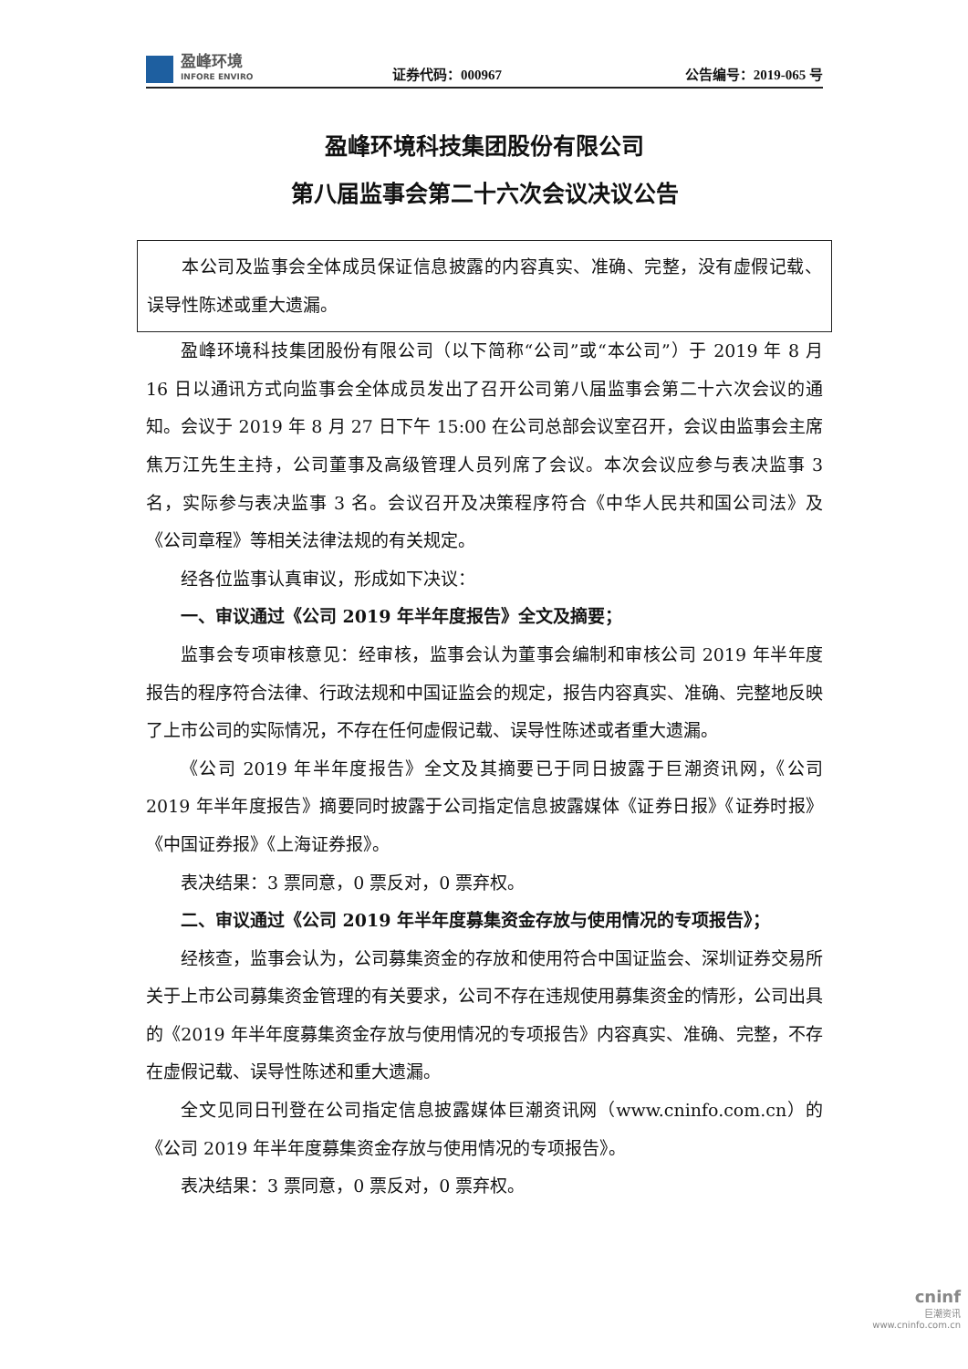盈峰环境
INFORE ENVIRO
证券代码：000967
公告编号：2019-065 号
盈峰环境科技集团股份有限公司
第八届监事会第二十六次会议决议公告
本公司及监事会全体成员保证信息披露的内容真实、准确、完整，没有虚假记载、误导性陈述或重大遗漏。
盈峰环境科技集团股份有限公司（以下简称“公司”或“本公司”）于 2019 年 8 月 16 日以通讯方式向监事会全体成员发出了召开公司第八届监事会第二十六次会议的通知。会议于 2019 年 8 月 27 日下午 15:00 在公司总部会议室召开，会议由监事会主席焦万江先生主持，公司董事及高级管理人员列席了会议。本次会议应参与表决监事 3 名，实际参与表决监事 3 名。会议召开及决策程序符合《中华人民共和国公司法》及《公司章程》等相关法律法规的有关规定。
经各位监事认真审议，形成如下决议：
一、审议通过《公司 2019 年半年度报告》全文及摘要；
监事会专项审核意见：经审核，监事会认为董事会编制和审核公司 2019 年半年度报告的程序符合法律、行政法规和中国证监会的规定，报告内容真实、准确、完整地反映了上市公司的实际情况，不存在任何虚假记载、误导性陈述或者重大遗漏。
《公司 2019 年半年度报告》全文及其摘要已于同日披露于巨潮资讯网，《公司 2019 年半年度报告》摘要同时披露于公司指定信息披露媒体《证券日报》《证券时报》《中国证券报》《上海证券报》。
表决结果：3 票同意，0 票反对，0 票弃权。
二、审议通过《公司 2019 年半年度募集资金存放与使用情况的专项报告》；
经核查，监事会认为，公司募集资金的存放和使用符合中国证监会、深圳证券交易所关于上市公司募集资金管理的有关要求，公司不存在违规使用募集资金的情形，公司出具的《2019 年半年度募集资金存放与使用情况的专项报告》内容真实、准确、完整，不存在虚假记载、误导性陈述和重大遗漏。
全文见同日刊登在公司指定信息披露媒体巨潮资讯网（www.cninfo.com.cn）的《公司 2019 年半年度募集资金存放与使用情况的专项报告》。
表决结果：3 票同意，0 票反对，0 票弃权。
cninf
巨潮资讯
www.cninfo.com.cn